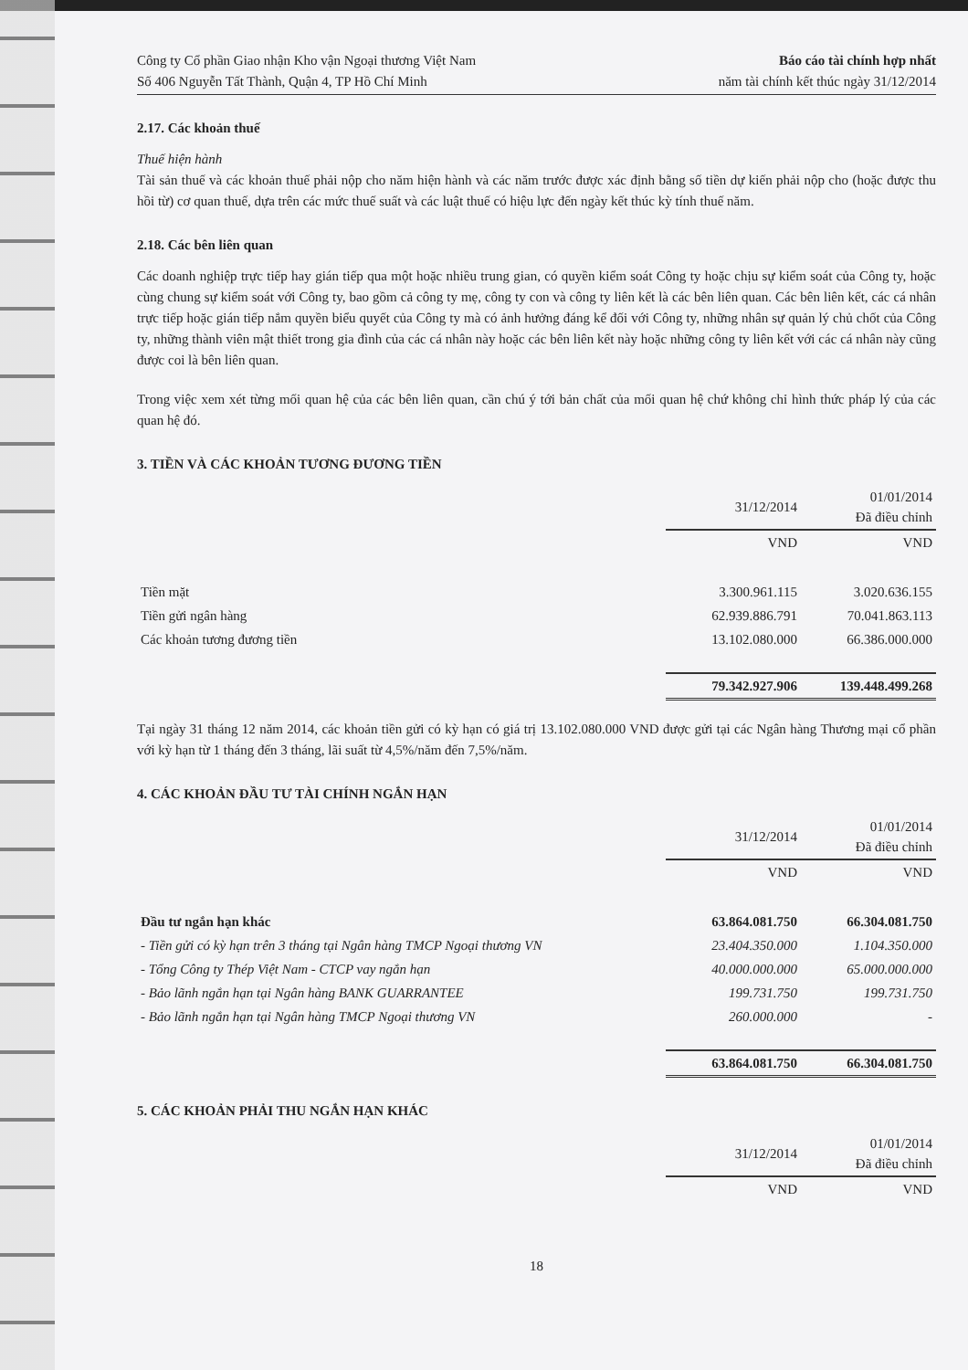Công ty Cổ phần Giao nhận Kho vận Ngoại thương Việt Nam
Số 406 Nguyễn Tất Thành, Quận 4, TP Hồ Chí Minh
Báo cáo tài chính hợp nhất
năm tài chính kết thúc ngày 31/12/2014
2.17. Các khoản thuế
Thuế hiện hành
Tài sản thuế và các khoản thuế phải nộp cho năm hiện hành và các năm trước được xác định bằng số tiền dự kiến phải nộp cho (hoặc được thu hồi từ) cơ quan thuế, dựa trên các mức thuế suất và các luật thuế có hiệu lực đến ngày kết thúc kỳ tính thuế năm.
2.18. Các bên liên quan
Các doanh nghiệp trực tiếp hay gián tiếp qua một hoặc nhiều trung gian, có quyền kiểm soát Công ty hoặc chịu sự kiểm soát của Công ty, hoặc cùng chung sự kiểm soát với Công ty, bao gồm cả công ty mẹ, công ty con và công ty liên kết là các bên liên quan. Các bên liên kết, các cá nhân trực tiếp hoặc gián tiếp nắm quyền biểu quyết của Công ty mà có ảnh hưởng đáng kể đối với Công ty, những nhân sự quản lý chủ chốt của Công ty, những thành viên mật thiết trong gia đình của các cá nhân này hoặc các bên liên kết này hoặc những công ty liên kết với các cá nhân này cũng được coi là bên liên quan.
Trong việc xem xét từng mối quan hệ của các bên liên quan, cần chú ý tới bản chất của mối quan hệ chứ không chỉ hình thức pháp lý của các quan hệ đó.
3. TIỀN VÀ CÁC KHOẢN TƯƠNG ĐƯƠNG TIỀN
| | 31/12/2014 | 01/01/2014 Đã điều chỉnh |
| --- | --- | --- |
| | VND | VND |
| Tiền mặt | 3.300.961.115 | 3.020.636.155 |
| Tiền gửi ngân hàng | 62.939.886.791 | 70.041.863.113 |
| Các khoản tương đương tiền | 13.102.080.000 | 66.386.000.000 |
| | 79.342.927.906 | 139.448.499.268 |
Tại ngày 31 tháng 12 năm 2014, các khoản tiền gửi có kỳ hạn có giá trị 13.102.080.000 VND được gửi tại các Ngân hàng Thương mại cổ phần với kỳ hạn từ 1 tháng đến 3 tháng, lãi suất từ 4,5%/năm đến 7,5%/năm.
4. CÁC KHOẢN ĐẦU TƯ TÀI CHÍNH NGẮN HẠN
| | 31/12/2014 | 01/01/2014 Đã điều chỉnh |
| --- | --- | --- |
| | VND | VND |
| Đầu tư ngắn hạn khác | 63.864.081.750 | 66.304.081.750 |
| - Tiền gửi có kỳ hạn trên 3 tháng tại Ngân hàng TMCP Ngoại thương VN | 23.404.350.000 | 1.104.350.000 |
| - Tổng Công ty Thép Việt Nam - CTCP vay ngắn hạn | 40.000.000.000 | 65.000.000.000 |
| - Bảo lãnh ngắn hạn tại Ngân hàng BANK GUARRANTEE | 199.731.750 | 199.731.750 |
| - Bảo lãnh ngắn hạn tại Ngân hàng TMCP Ngoại thương VN | 260.000.000 | - |
| | 63.864.081.750 | 66.304.081.750 |
5. CÁC KHOẢN PHẢI THU NGẮN HẠN KHÁC
| | 31/12/2014 | 01/01/2014 Đã điều chỉnh |
| --- | --- | --- |
| | VND | VND |
18